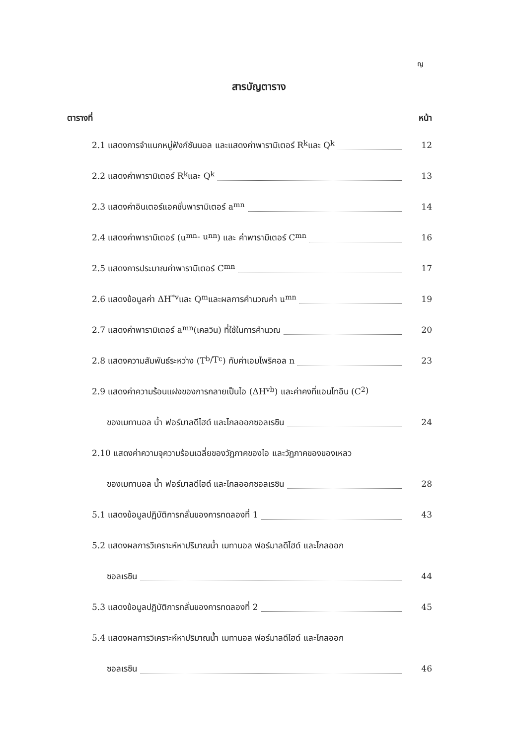ญ
สารบัญตาราง
ตารางที่ หน้า
2.1 แสดงการจำแนกหมู่ฟังก์ชันนอล และแสดงค่าพารามิเตอร์ R<sub>k</sub> และ Q<sub>k</sub>
12
2.2 แสดงค่าพารามิเตอร์ R<sub>k</sub> และ Q<sub>k</sub>
13
2.3 แสดงค่าอินเตอร์แอคชั่นพารามิเตอร์ a<sub>mn</sub>
14
2.4 แสดงค่าพารามิเตอร์ (u<sub>mn</sub> - u<sub>nn</sub>) และ ค่าพารามิเตอร์ C<sub>mn</sub>
16
2.5 แสดงการประมาณค่าพารามิเตอร์ C<sub>mn</sub>
17
2.6 แสดงข้อมูลค่า ΔH<sup>*</sup><sub>v</sub> และ Q<sub>m</sub> และผลการคำนวณค่า u<sub>mn</sub>
19
2.7 แสดงค่าพารามิเตอร์ a<sub>mn</sub> (เคลวิน) ที่ใช้ในการคำนวณ
20
2.8 แสดงความสัมพันธ์ระหว่าง (T<sub>b</sub>/T<sub>c</sub>) กับค่าเอมไพริคอล n
23
2.9 แสดงค่าความร้อนแฝงของการกลายเป็นไอ (ΔH<sub>vb</sub>) และค่าคงที่แอนโทอิน (C<sub>2</sub>)
ของเมทานอล น้ำ ฟอร์มาลดีไฮด์ และไกลออกซอลเรซิน
24
2.10 แสดงค่าความจุความร้อนเฉลี่ยของวัฏภาคของไอ และวัฏภาคของของเหลว
ของเมทานอล น้ำ ฟอร์มาลดีไฮด์ และไกลออกซอลเรซิน
28
5.1 แสดงข้อมูลปฏิบัติการกลั่นของการทดลองที่ 1
43
5.2 แสดงผลการวิเคราะห์หาปริมาณน้ำ เมทานอล ฟอร์มาลดีไฮด์ และไกลออก
ซอลเรซิน 44
5.3 แสดงข้อมูลปฏิบัติการกลั่นของการทดลองที่ 2
45
5.4 แสดงผลการวิเคราะห์หาปริมาณน้ำ เมทานอล ฟอร์มาลดีไฮด์ และไกลออก
ซอลเรซิน 46